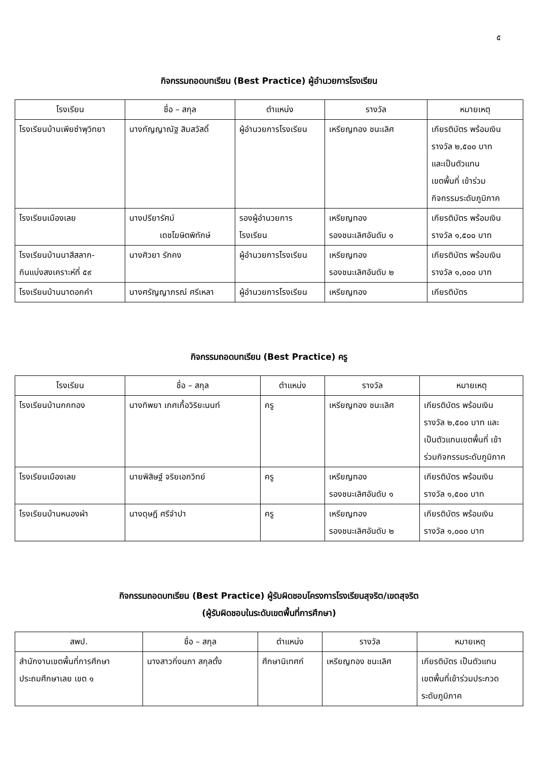๕
กิจกรรมถอดบทเรียน (Best Practice) ผู้อำนวยการโรงเรียน
| โรงเรียน | ชื่อ – สกุล | ตำแหน่ง | รางวัล | หมายเหตุ |
| --- | --- | --- | --- | --- |
| โรงเรียนบ้านเพียซำพุวิทยา | นางกัญญาณัฐ สิมสวัสดิ์ | ผู้อำนวยการโรงเรียน | เหรียญทอง ชนะเลิศ | เกียรติบัตร พร้อมเงิน รางวัล ๒,๕๐๐ บาท และเป็นตัวแทน เขตพื้นที่ เข้าร่วม กิจกรรมระดับภูมิภาค |
| โรงเรียนเมืองเลย | นางปรียารัศม์ เดชโฆษิตพิทักษ์ | รองผู้อำนวยการ โรงเรียน | เหรียญทอง รองชนะเลิศอันดับ ๑ | เกียรติบัตร พร้อมเงิน รางวัล ๑,๕๐๐ บาท |
| โรงเรียนบ้านนาสีสลาก- กินแบ่งสงเคราะห์ที่ ๕๙ | นางศิวยา รักคง | ผู้อำนวยการโรงเรียน | เหรียญทอง รองชนะเลิศอันดับ ๒ | เกียรติบัตร พร้อมเงิน รางวัล ๑,๐๐๐ บาท |
| โรงเรียนบ้านนาดอกคำ | นางศรัญญาภรณ์ ศรีเหลา | ผู้อำนวยการโรงเรียน | เหรียญทอง | เกียรติบัตร |
กิจกรรมถอดบทเรียน (Best Practice) ครู
| โรงเรียน | ชื่อ – สกุล | ตำแหน่ง | รางวัล | หมายเหตุ |
| --- | --- | --- | --- | --- |
| โรงเรียนบ้านกกทอง | นางทิพยา เกศเกื้อวิริยะนนท์ | ครู | เหรียญทอง ชนะเลิศ | เกียรติบัตร พร้อมเงิน รางวัล ๒,๕๐๐ บาท และ เป็นตัวแทนเขตพื้นที่ เข้า ร่วมกิจกรรมระดับภูมิภาค |
| โรงเรียนเมืองเลย | นายพิสิษฐ์ จริยเอกวิทย์ | ครู | เหรียญทอง รองชนะเลิศอันดับ ๑ | เกียรติบัตร พร้อมเงิน รางวัล ๑,๕๐๐ บาท |
| โรงเรียนบ้านหนองผำ | นางดุษฎี ศรีจำปา | ครู | เหรียญทอง รองชนะเลิศอันดับ ๒ | เกียรติบัตร พร้อมเงิน รางวัล ๑,๐๐๐ บาท |
กิจกรรมถอดบทเรียน (Best Practice) ผู้รับผิดชอบโครงการโรงเรียนสุจริต/เขตสุจริต
(ผู้รับผิดชอบในระดับเขตพื้นที่การศึกษา)
| สพป. | ชื่อ – สกุล | ตำแหน่ง | รางวัล | หมายเหตุ |
| --- | --- | --- | --- | --- |
| สำนักงานเขตพื้นที่การศึกษา ประถมศึกษาเลย เขต ๑ | นางสาวกิ่งนภา สกุลตั้ง | ศึกษานิเทศก์ | เหรียญทอง ชนะเลิศ | เกียรติบัตร เป็นตัวแทน เขตพื้นที่เข้าร่วมประกวด ระดับภูมิภาค |